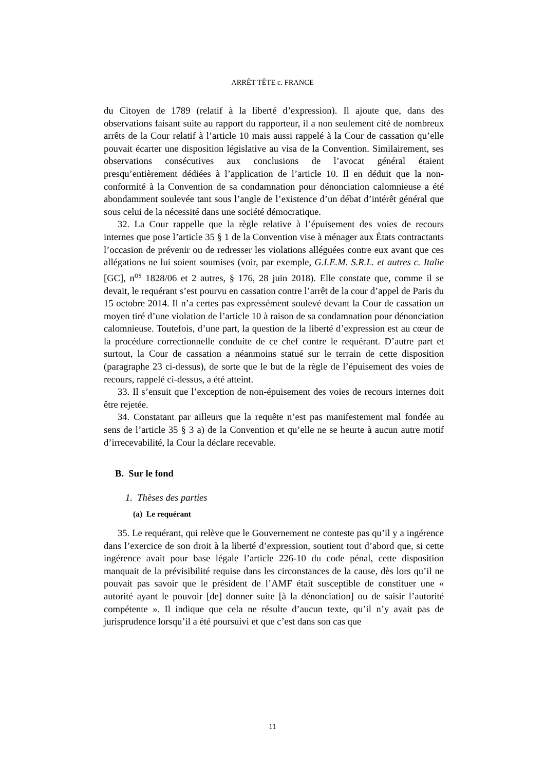ARRÊT TÊTE c. FRANCE
du Citoyen de 1789 (relatif à la liberté d’expression). Il ajoute que, dans des observations faisant suite au rapport du rapporteur, il a non seulement cité de nombreux arrêts de la Cour relatif à l’article 10 mais aussi rappelé à la Cour de cassation qu’elle pouvait écarter une disposition législative au visa de la Convention. Similairement, ses observations consécutives aux conclusions de l’avocat général étaient presqu’entièrement dédiées à l’application de l’article 10. Il en déduit que la non-conformité à la Convention de sa condamnation pour dénonciation calomnieuse a été abondamment soulevée tant sous l’angle de l’existence d’un débat d’intérêt général que sous celui de la nécessité dans une société démocratique.
32. La Cour rappelle que la règle relative à l’épuisement des voies de recours internes que pose l’article 35 § 1 de la Convention vise à ménager aux États contractants l’occasion de prévenir ou de redresser les violations alléguées contre eux avant que ces allégations ne lui soient soumises (voir, par exemple, G.I.E.M. S.R.L. et autres c. Italie [GC], n<sup>os</sup> 1828/06 et 2 autres, § 176, 28 juin 2018). Elle constate que, comme il se devait, le requérant s’est pourvu en cassation contre l’arrêt de la cour d’appel de Paris du 15 octobre 2014. Il n’a certes pas expressément soulevé devant la Cour de cassation un moyen tiré d’une violation de l’article 10 à raison de sa condamnation pour dénonciation calomnieuse. Toutefois, d’une part, la question de la liberté d’expression est au cœur de la procédure correctionnelle conduite de ce chef contre le requérant. D’autre part et surtout, la Cour de cassation a néanmoins statué sur le terrain de cette disposition (paragraphe 23 ci-dessus), de sorte que le but de la règle de l’épuisement des voies de recours, rappelé ci-dessus, a été atteint.
33. Il s’ensuit que l’exception de non-épuisement des voies de recours internes doit être rejetée.
34. Constatant par ailleurs que la requête n’est pas manifestement mal fondée au sens de l’article 35 § 3 a) de la Convention et qu’elle ne se heurte à aucun autre motif d’irrecevabilité, la Cour la déclare recevable.
B. Sur le fond
1. Thèses des parties
(a) Le requérant
35. Le requérant, qui relève que le Gouvernement ne conteste pas qu’il y a ingérence dans l’exercice de son droit à la liberté d’expression, soutient tout d’abord que, si cette ingérence avait pour base légale l’article 226-10 du code pénal, cette disposition manquait de la prévisibilité requise dans les circonstances de la cause, dès lors qu’il ne pouvait pas savoir que le président de l’AMF était susceptible de constituer une « autorité ayant le pouvoir [de] donner suite [à la dénonciation] ou de saisir l’autorité compétente ». Il indique que cela ne résulte d’aucun texte, qu’il n’y avait pas de jurisprudence lorsqu’il a été poursuivi et que c’est dans son cas que
11